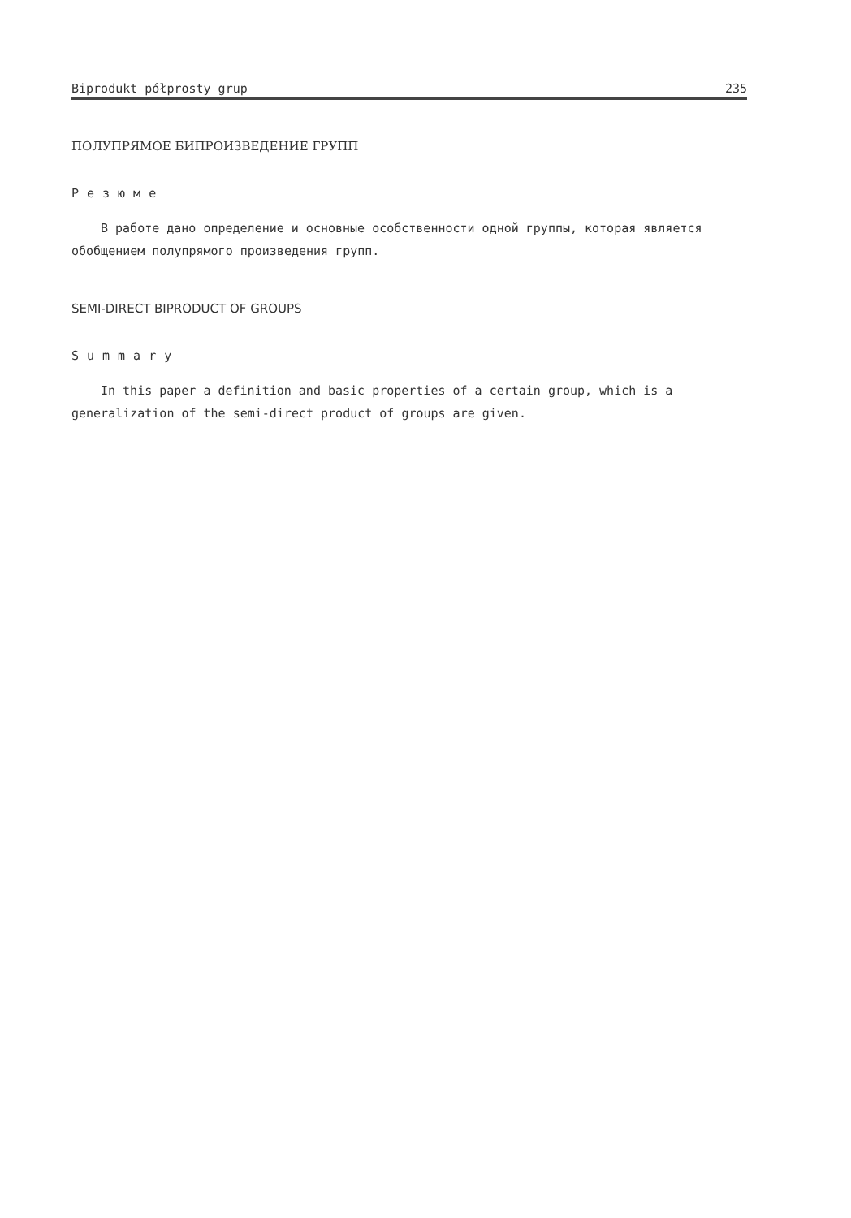Biprodukt półprosty grup 235
ПОЛУПРЯМОЕ БИПРОИЗВЕДЕНИЕ ГРУПП
Резюме
В работе дано определение и основные особственности одной группы, которая является обобщением полупрямого произведения групп.
SEMI-DIRECT BIPRODUCT OF GROUPS
Summary
In this paper a definition and basic properties of a certain group, which is a generalization of the semi-direct product of groups are given.